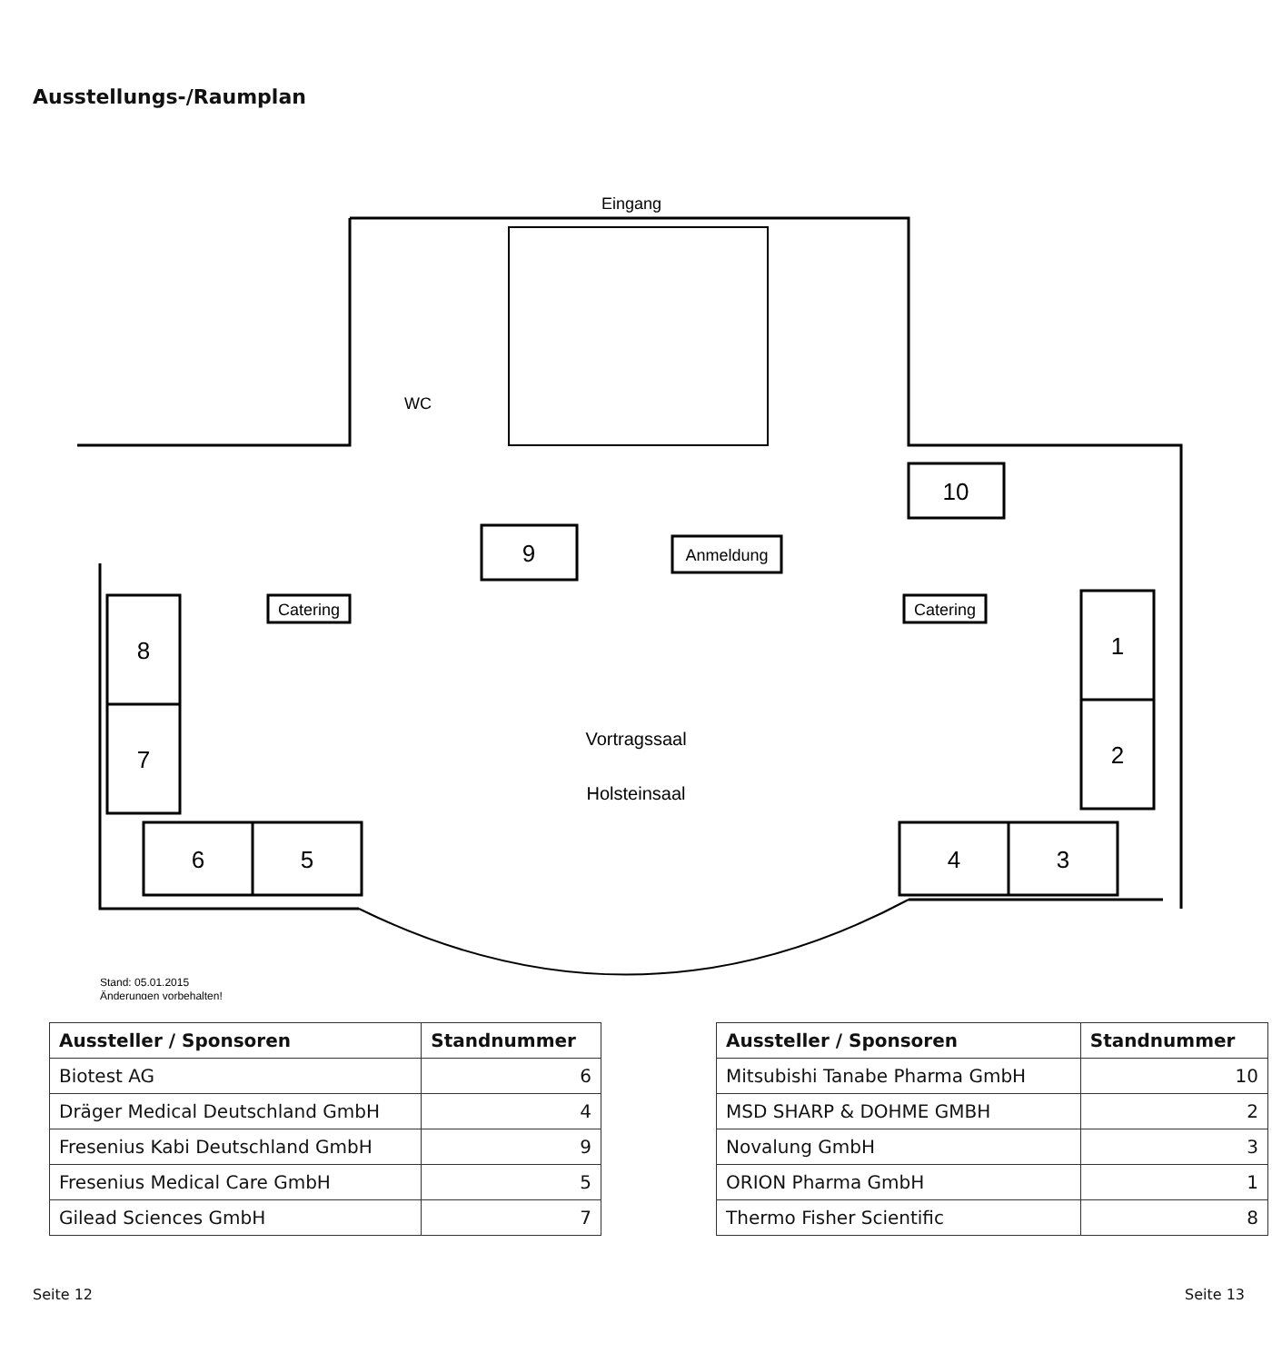Ausstellungs-/Raumplan
8
7
6
5
4
3
1
2
9
10
Eingang
WC
Anmeldung
Catering
Catering
Vortragssaal
Holsteinsaal
Stand: 05.01.2015
Änderungen vorbehalten!
| Aussteller / Sponsoren | Standnummer |
| --- | --- |
| Biotest AG | 6 |
| Dräger Medical Deutschland GmbH | 4 |
| Fresenius Kabi Deutschland GmbH | 9 |
| Fresenius Medical Care GmbH | 5 |
| Gilead Sciences GmbH | 7 |
| Aussteller / Sponsoren | Standnummer |
| --- | --- |
| Mitsubishi Tanabe Pharma GmbH | 10 |
| MSD SHARP & DOHME GMBH | 2 |
| Novalung GmbH | 3 |
| ORION Pharma GmbH | 1 |
| Thermo Fisher Scientific | 8 |
Seite 12 Seite 13